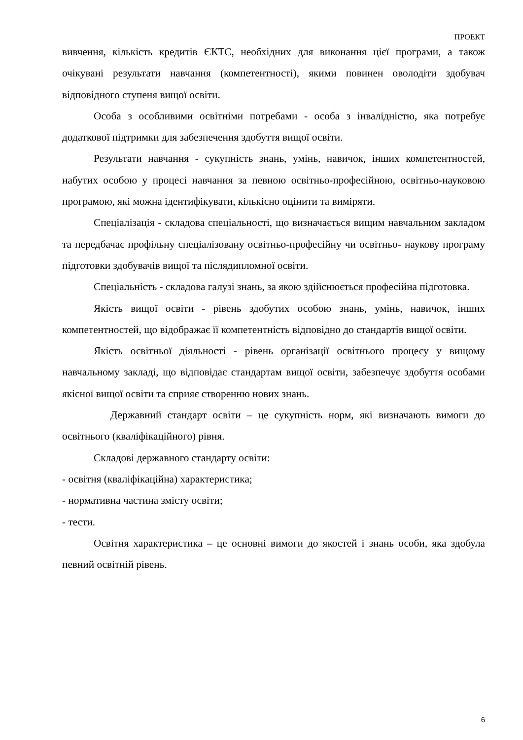ПРОЕКТ
вивчення, кількість кредитів ЄКТС, необхідних для виконання цієї програми, а також очікувані результати навчання (компетентності), якими повинен оволодіти здобувач відповідного ступеня вищої освіти.
Особа з особливими освітніми потребами - особа з інвалідністю, яка потребує додаткової підтримки для забезпечення здобуття вищої освіти.
Результати навчання - сукупність знань, умінь, навичок, інших компетентностей, набутих особою у процесі навчання за певною освітньо-професійною, освітньо-науковою програмою, які можна ідентифікувати, кількісно оцінити та виміряти.
Спеціалізація - складова спеціальності, що визначається вищим навчальним закладом та передбачає профільну спеціалізовану освітньо-професійну чи освітньо- наукову програму підготовки здобувачів вищої та післядипломної освіти.
Спеціальність - складова галузі знань, за якою здійснюється професійна підготовка.
Якість вищої освіти - рівень здобутих особою знань, умінь, навичок, інших компетентностей, що відображає її компетентність відповідно до стандартів вищої освіти.
Якість освітньої діяльності - рівень організації освітнього процесу у вищому навчальному закладі, що відповідає стандартам вищої освіти, забезпечує здобуття особами якісної вищої освіти та сприяє створенню нових знань.
Державний стандарт освіти – це сукупність норм, які визначають вимоги до освітнього (кваліфікаційного) рівня.
Складові державного стандарту освіти:
- освітня (кваліфікаційна) характеристика;
- нормативна частина змісту освіти;
- тести.
Освітня характеристика – це основні вимоги до якостей і знань особи, яка здобула певний освітній рівень.
6